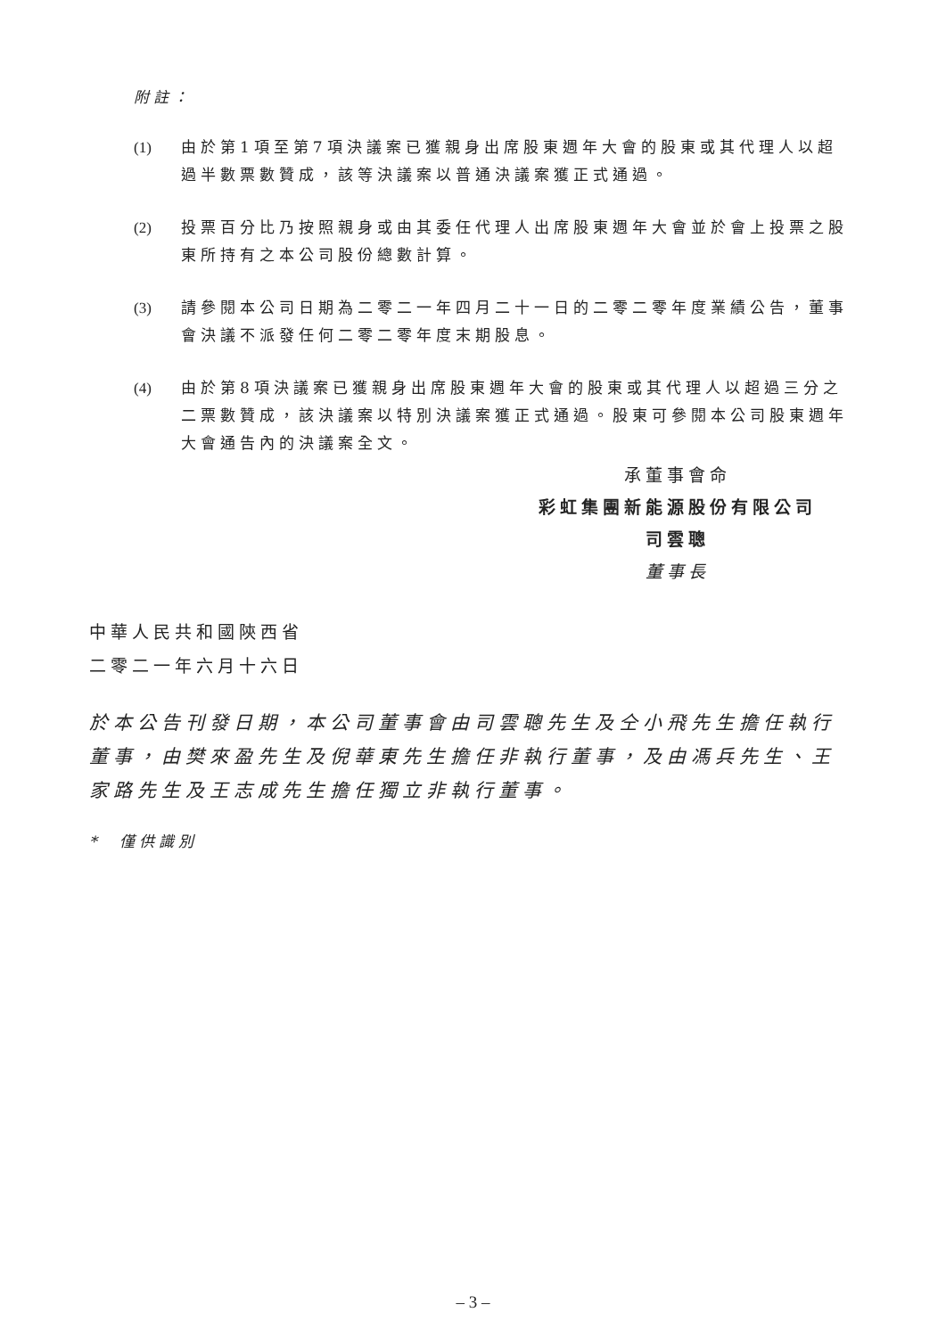附註：
(1) 由於第1項至第7項決議案已獲親身出席股東週年大會的股東或其代理人以超過半數票數贊成，該等決議案以普通決議案獲正式通過。
(2) 投票百分比乃按照親身或由其委任代理人出席股東週年大會並於會上投票之股東所持有之本公司股份總數計算。
(3) 請參閱本公司日期為二零二一年四月二十一日的二零二零年度業績公告，董事會決議不派發任何二零二零年度末期股息。
(4) 由於第8項決議案已獲親身出席股東週年大會的股東或其代理人以超過三分之二票數贊成，該決議案以特別決議案獲正式通過。股東可參閱本公司股東週年大會通告內的決議案全文。
承董事會命
彩虹集團新能源股份有限公司
司雲聰
董事長
中華人民共和國陝西省
二零二一年六月十六日
於本公告刊發日期，本公司董事會由司雲聰先生及仝小飛先生擔任執行董事，由樊來盈先生及倪華東先生擔任非執行董事，及由馮兵先生、王家路先生及王志成先生擔任獨立非執行董事。
* 僅供識別
– 3 –